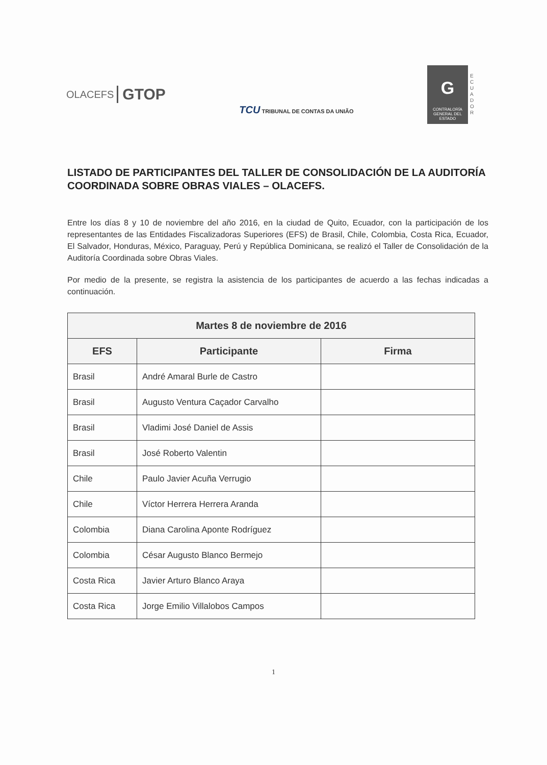OLACEFS GTOP
TCU TRIBUNAL DE CONTAS DA UNIÃO
G
CONTRALORÍA GENERAL DEL ESTADO
E C U A D O R
LISTADO DE PARTICIPANTES DEL TALLER DE CONSOLIDACIÓN DE LA AUDITORÍA COORDINADA SOBRE OBRAS VIALES – OLACEFS.
Entre los días 8 y 10 de noviembre del año 2016, en la ciudad de Quito, Ecuador, con la participación de los representantes de las Entidades Fiscalizadoras Superiores (EFS) de Brasil, Chile, Colombia, Costa Rica, Ecuador, El Salvador, Honduras, México, Paraguay, Perú y República Dominicana, se realizó el Taller de Consolidación de la Auditoría Coordinada sobre Obras Viales.
Por medio de la presente, se registra la asistencia de los participantes de acuerdo a las fechas indicadas a continuación.
| Martes 8 de noviembre de 2016 | | |
| --- | --- | --- |
| EFS | Participante | Firma |
| Brasil | André Amaral Burle de Castro | |
| Brasil | Augusto Ventura Caçador Carvalho | |
| Brasil | Vladimi José Daniel de Assis | |
| Brasil | José Roberto Valentin | |
| Chile | Paulo Javier Acuña Verrugio | |
| Chile | Víctor Herrera Herrera Aranda | |
| Colombia | Diana Carolina Aponte Rodríguez | |
| Colombia | César Augusto Blanco Bermejo | |
| Costa Rica | Javier Arturo Blanco Araya | |
| Costa Rica | Jorge Emilio Villalobos Campos | |
1